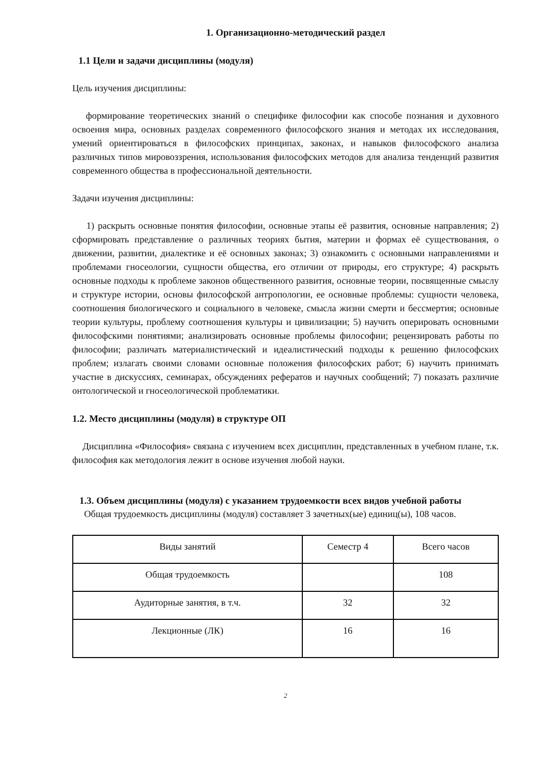1. Организационно-методический раздел
1.1 Цели и задачи дисциплины (модуля)
Цель изучения дисциплины:
формирование теоретических знаний о специфике философии как способе познания и духовного освоения мира, основных разделах современного философского знания и методах их исследования, умений ориентироваться в философских принципах, законах, и навыков философского анализа различных типов мировоззрения, использования философских методов для анализа тенденций развития современного общества в профессиональной деятельности.
Задачи изучения дисциплины:
1) раскрыть основные понятия философии, основные этапы её развития, основные направления; 2) сформировать представление о различных теориях бытия, материи и формах её существования, о движении, развитии, диалектике и её основных законах; 3) ознакомить с основными направлениями и проблемами гносеологии, сущности общества, его отличии от природы, его структуре; 4) раскрыть основные подходы к проблеме законов общественного развития, основные теории, посвященные смыслу и структуре истории, основы философской антропологии, ее основные проблемы: сущности человека, соотношения биологического и социального в человеке, смысла жизни смерти и бессмертия; основные теории культуры, проблему соотношения культуры и цивилизации; 5) научить оперировать основными философскими понятиями; анализировать основные проблемы философии; рецензировать работы по философии; различать материалистический и идеалистический подходы к решению философских проблем; излагать своими словами основные положения философских работ; 6) научить принимать участие в дискуссиях, семинарах, обсуждениях рефератов и научных сообщений; 7) показать различие онтологической и гносеологической проблематики.
1.2. Место дисциплины (модуля) в структуре ОП
Дисциплина «Философия» связана с изучением всех дисциплин, представленных в учебном плане, т.к. философия как методология лежит в основе изучения любой науки.
1.3. Объем дисциплины (модуля) с указанием трудоемкости всех видов учебной работы
Общая трудоемкость дисциплины (модуля) составляет 3 зачетных(ые) единиц(ы), 108 часов.
| Виды занятий | Семестр 4 | Всего часов |
| Общая трудоемкость | | 108 |
| Аудиторные занятия, в т.ч. | 32 | 32 |
| Лекционные (ЛК) | 16 | 16 |
2